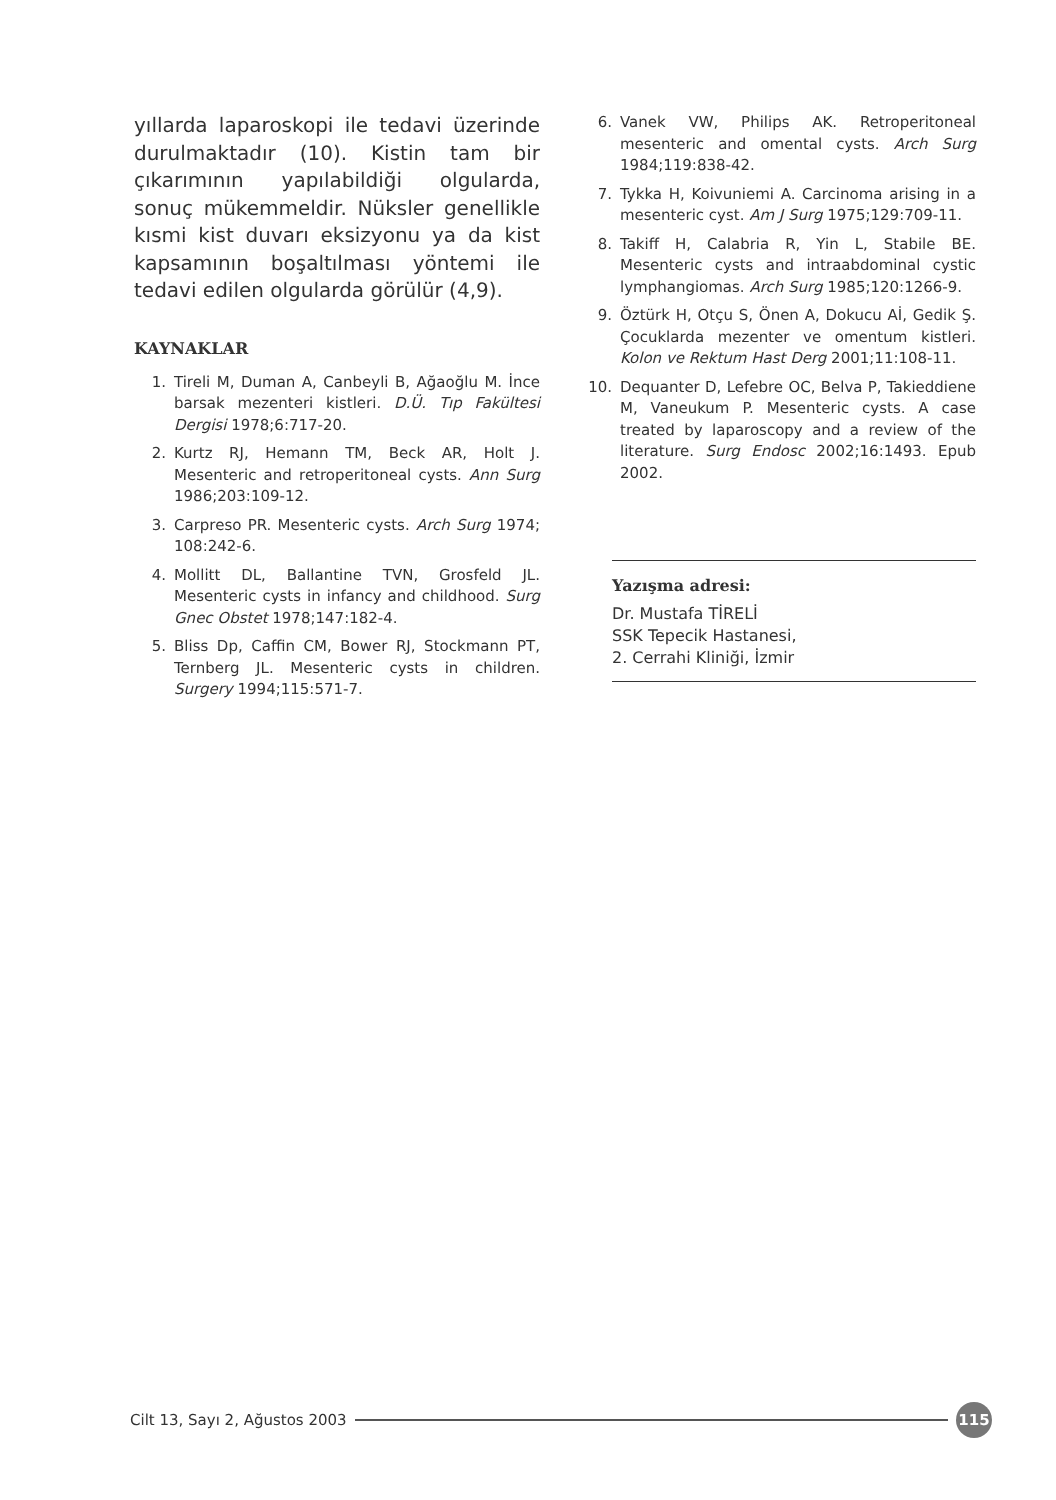yıllarda laparoskopi ile tedavi üzerinde durulmaktadır (10). Kistin tam bir çıkarımının yapılabildiği olgularda, sonuç mükemmeldir. Nüksler genellikle kısmi kist duvarı eksizyonu ya da kist kapsamının boşaltılması yöntemi ile tedavi edilen olgularda görülür (4,9).
KAYNAKLAR
1. Tireli M, Duman A, Canbeyli B, Ağaoğlu M. İnce barsak mezenteri kistleri. D.Ü. Tıp Fakültesi Dergisi 1978;6:717-20.
2. Kurtz RJ, Hemann TM, Beck AR, Holt J. Mesenteric and retroperitoneal cysts. Ann Surg 1986;203:109-12.
3. Carpreso PR. Mesenteric cysts. Arch Surg 1974; 108:242-6.
4. Mollitt DL, Ballantine TVN, Grosfeld JL. Mesenteric cysts in infancy and childhood. Surg Gnec Obstet 1978;147:182-4.
5. Bliss Dp, Caffin CM, Bower RJ, Stockmann PT, Ternberg JL. Mesenteric cysts in children. Surgery 1994;115:571-7.
6. Vanek VW, Philips AK. Retroperitoneal mesenteric and omental cysts. Arch Surg 1984;119:838-42.
7. Tykka H, Koivuniemi A. Carcinoma arising in a mesenteric cyst. Am J Surg 1975;129:709-11.
8. Takiff H, Calabria R, Yin L, Stabile BE. Mesenteric cysts and intraabdominal cystic lymphangiomas. Arch Surg 1985;120:1266-9.
9. Öztürk H, Otçu S, Önen A, Dokucu Aİ, Gedik Ş. Çocuklarda mezenter ve omentum kistleri. Kolon ve Rektum Hast Derg 2001;11:108-11.
10. Dequanter D, Lefebre OC, Belva P, Takieddiene M, Vaneukum P. Mesenteric cysts. A case treated by laparoscopy and a review of the literature. Surg Endosc 2002;16:1493. Epub 2002.
Yazışma adresi:
Dr. Mustafa TİRELİ
SSK Tepecik Hastanesi,
2. Cerrahi Kliniği, İzmir
Cilt 13, Sayı 2, Ağustos 2003 115